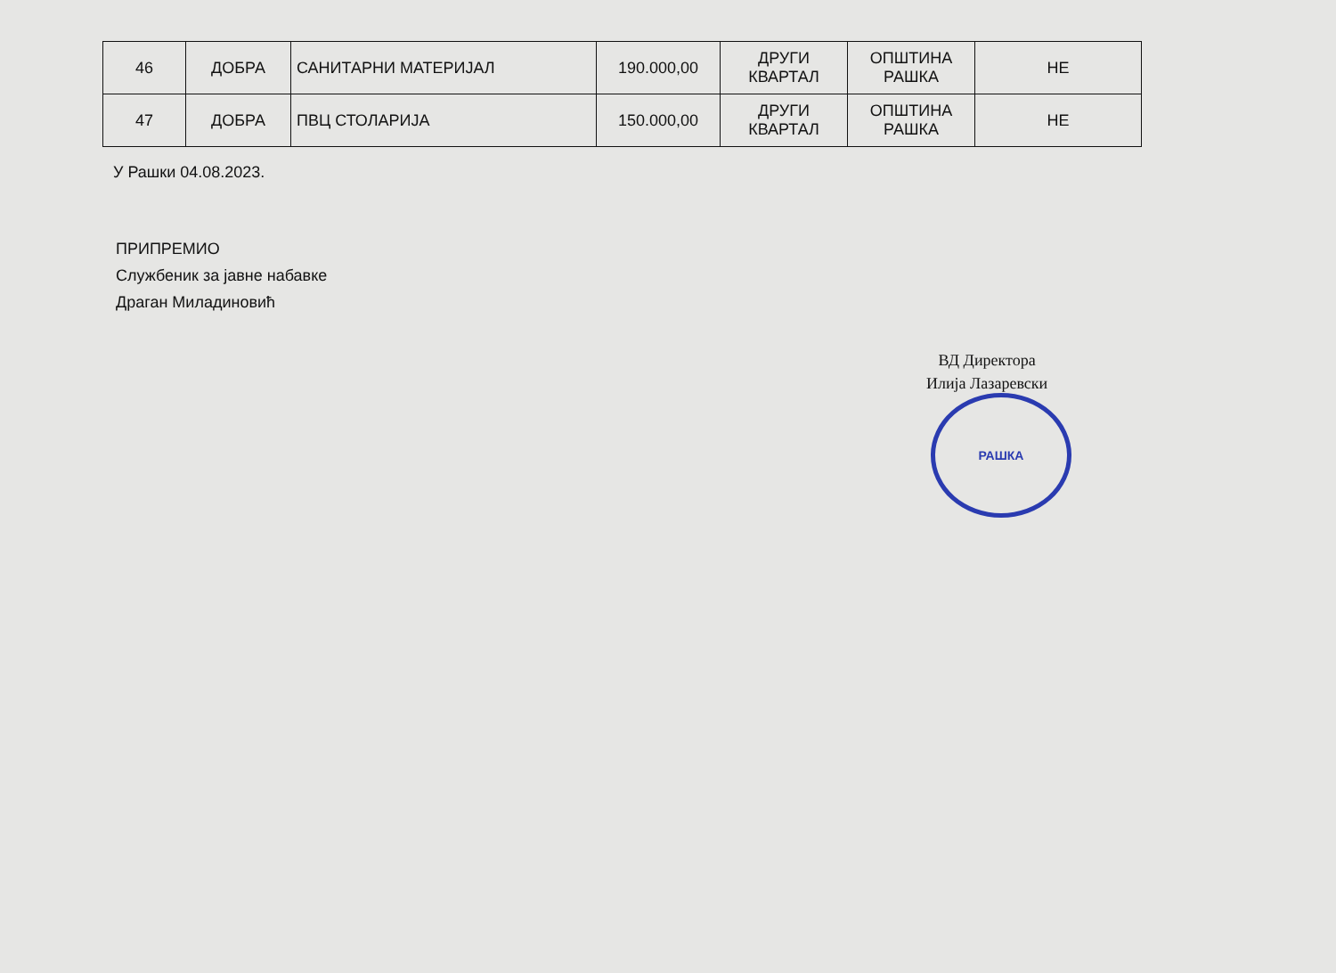| 46 | ДОБРА | САНИТАРНИ МАТЕРИЈАЛ | 190.000,00 | ДРУГИ КВАРТАЛ | ОПШТИНА РАШКА | НЕ |
| 47 | ДОБРА | ПВЦ СТОЛАРИЈА | 150.000,00 | ДРУГИ КВАРТАЛ | ОПШТИНА РАШКА | НЕ |
У Рашки 04.08.2023.
ПРИПРЕМИО
Службеник за јавне набавке
Драган Миладиновић
ВД Директора
Илија Лазаревски
РАШКА